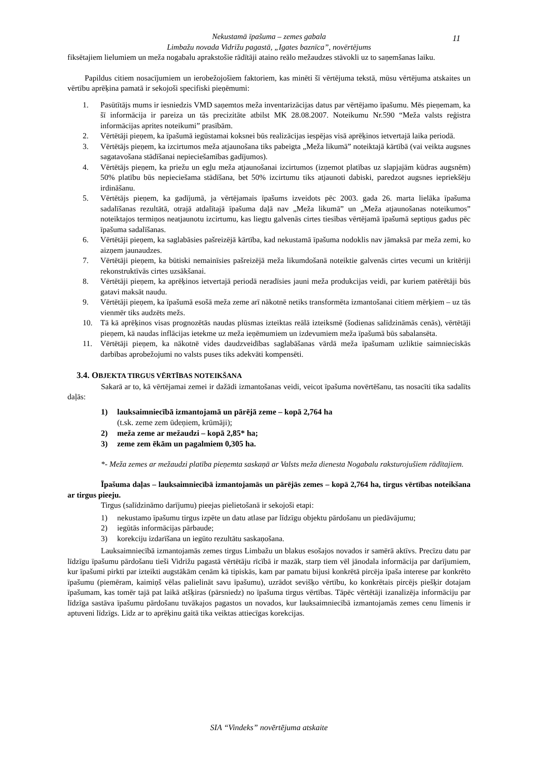Nekustamā īpašuma – zemes gabala
Limbažu novada Vidrižu pagastā, „Igates baznīca”, novērtējums
11
fiksētajiem lielumiem un meža nogabalu aprakstošie rādītāji ataino reālo mežaudzes stāvokli uz to saņemšanas laiku.
Papildus citiem nosacījumiem un ierobežojošiem faktoriem, kas minēti šī vērtējuma tekstā, mūsu vērtējuma atskaites un vērtību aprēķina pamatā ir sekojoši specifiski pieņēmumi:
1. Pasūtītājs mums ir iesniedzis VMD saņemtos meža inventarizācijas datus par vērtējamo īpašumu. Mēs pieņemam, ka šī informācija ir pareiza un tās precizitāte atbilst MK 28.08.2007. Noteikumu Nr.590 “Meža valsts reģistra informācijas aprites noteikumi” prasībām.
2. Vērtētāji pieņem, ka īpašumā iegūstamai koksnei būs realizācijas iespējas visā aprēķinos ietvertajā laika periodā.
3. Vērtētājs pieņem, ka izcirtumos meža atjaunošana tiks pabeigta „Meža likumā” noteiktajā kārtībā (vai veikta augsnes sagatavošana stādīšanai nepieciešamības gadījumos).
4. Vērtētājs pieņem, ka priežu un egļu meža atjaunošanai izcirtumos (izņemot platības uz slapjajām kūdras augsnēm) 50% platību būs nepieciešama stādīšana, bet 50% izcirtumu tiks atjaunoti dabiski, paredzot augsnes iepriekšēju irdināšanu.
5. Vērtētājs pieņem, ka gadījumā, ja vērtējamais īpašums izveidots pēc 2003. gada 26. marta lielāka īpašuma sadalīšanas rezultātā, otrajā atdalītajā īpašuma daļā nav „Meža likumā” un „Meža atjaunošanas noteikumos” noteiktajos termiņos neatjaunotu izcirtumu, kas liegtu galvenās cirtes tiesības vērtējamā īpašumā septiņus gadus pēc īpašuma sadalīšanas.
6. Vērtētāji pieņem, ka saglabāsies pašreizējā kārtība, kad nekustamā īpašuma nodoklis nav jāmaksā par meža zemi, ko aizņem jaunaudzes.
7. Vērtētāji pieņem, ka būtiski nemainīsies pašreizējā meža likumdošanā noteiktie galvenās cirtes vecumi un kritēriji rekonstruktīvās cirtes uzsākšanai.
8. Vērtētāji pieņem, ka aprēķinos ietvertajā periodā neradīsies jauni meža produkcijas veidi, par kuriem patērētāji būs gatavi maksāt naudu.
9. Vērtētāji pieņem, ka īpašumā esošā meža zeme arī nākotnē netiks transformēta izmantošanai citiem mērķiem – uz tās vienmēr tiks audzēts mežs.
10. Tā kā aprēķinos visas prognozētās naudas plūsmas izteiktas reālā izteiksmē (šodienas salīdzināmās cenās), vērtētāji pieņem, kā naudas inflācijas ietekme uz meža ieņēmumiem un izdevumiem meža īpašumā būs sabalansēta.
11. Vērtētāji pieņem, ka nākotnē vides daudzveidības saglabāšanas vārdā meža īpašumam uzliktie saimnieciskās darbības aprobežojumi no valsts puses tiks adekvāti kompensēti.
3.4. OBJEKTA TIRGUS VĒRTĪBAS NOTEIKŠANA
Sakarā ar to, kā vērtējamai zemei ir dažādi izmantošanas veidi, veicot īpašuma novērtēšanu, tas nosacīti tika sadalīts daļās:
1) lauksaimniecībā izmantojamā un pārējā zeme – kopā 2,764 ha
(t.sk. zeme zem ūdeņiem, krūmāji);
2) meža zeme ar mežaudzi – kopā 2,85* ha;
3) zeme zem ēkām un pagalmiem 0,305 ha.
*- Meža zemes ar mežaudzi platība pieņemta saskaņā ar Valsts meža dienesta Nogabalu raksturojušiem rādītajiem.
Īpašuma daļas – lauksaimniecībā izmantojamās un pārējās zemes – kopā 2,764 ha, tirgus vērtības noteikšana ar tirgus pieeju.
Tirgus (salīdzināmo darījumu) pieejas pielietošanā ir sekojoši etapi:
1) nekustamo īpašumu tirgus izpēte un datu atlase par līdzīgu objektu pārdošanu un piedāvājumu;
2) iegūtās informācijas pārbaude;
3) korekciju izdarīšana un iegūto rezultātu saskaņošana.
Lauksaimniecībā izmantojamās zemes tirgus Limbažu un blakus esošajos novados ir samērā aktīvs. Precīzu datu par līdzīgu īpašumu pārdošanu tieši Vidrižu pagastā vērtētāju rīcībā ir mazāk, starp tiem vēl jānodala informācija par darījumiem, kur īpašumi pirkti par izteikti augstākām cenām kā tipiskās, kam par pamatu bijusi konkrētā pircēja īpaša interese par konkrēto īpašumu (piemēram, kaimiņš vēlas palielināt savu īpašumu), uzrādot sevišķo vērtību, ko konkrētais pircējs piešķir dotajam īpašumam, kas tomēr tajā pat laikā atšķiras (pārsniedz) no īpašuma tirgus vērtības. Tāpēc vērtētāji izanalizēja informāciju par līdzīga sastāva īpašumu pārdošanu tuvākajos pagastos un novados, kur lauksaimniecībā izmantojamās zemes cenu līmenis ir aptuveni līdzīgs. Līdz ar to aprēķinu gaitā tika veiktas attiecīgas korekcijas.
SIA “Vindeks” novērtējuma atskaite